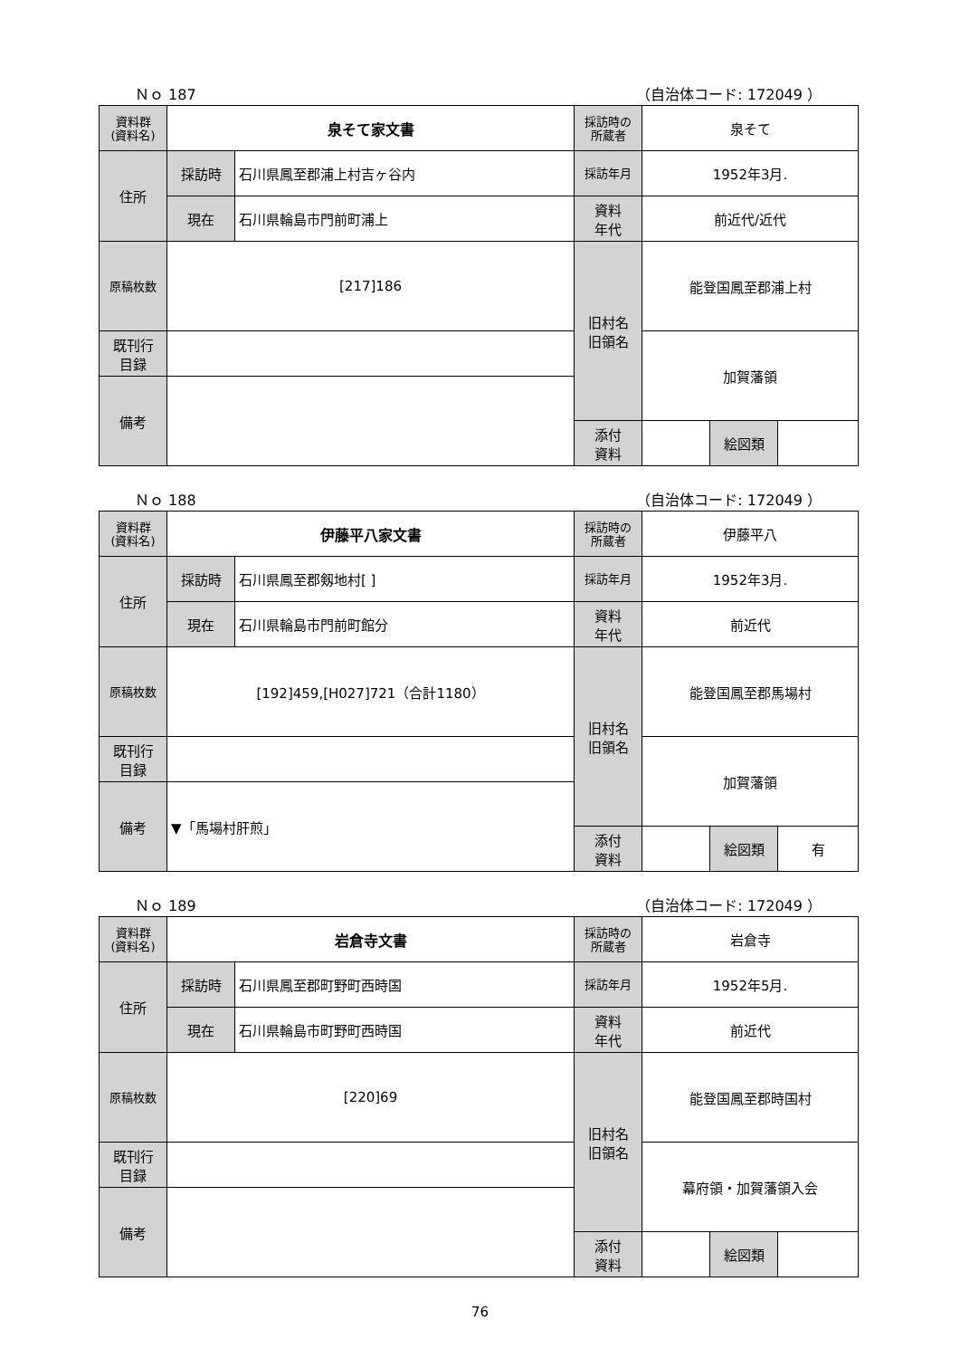Ｎｏ 187 （自治体コード: 172049 ）
| 資料群 (資料名) | 泉そて家文書 | | 採訪時の 所蔵者 | 泉そて | | |
| 住所 | 採訪時 | 石川県鳳至郡浦上村吉ヶ谷内 | 採訪年月 | 1952年3月. | | |
| | 現在 | 石川県輪島市門前町浦上 | 資料 年代 | 前近代/近代 | | |
| 原稿枚数 | [217]186 | | 旧村名 旧領名 | 能登国鳳至郡浦上村 | | |
| 既刊行 目録 | | | | 加賀藩領 | | |
| 備考 | | | | | | |
| | | | 添付 資料 | | 絵図類 | |
Ｎｏ 188 （自治体コード: 172049 ）
| 資料群 (資料名) | 伊藤平八家文書 | | 採訪時の 所蔵者 | 伊藤平八 | | |
| 住所 | 採訪時 | 石川県鳳至郡剱地村[ ] | 採訪年月 | 1952年3月. | | |
| | 現在 | 石川県輪島市門前町館分 | 資料 年代 | 前近代 | | |
| 原稿枚数 | [192]459,[H027]721（合計1180） | | 旧村名 旧領名 | 能登国鳳至郡馬場村 | | |
| 既刊行 目録 | | | | 加賀藩領 | | |
| 備考 | ▼「馬場村肝煎」 | | | | | |
| | | | 添付 資料 | | 絵図類 | 有 |
Ｎｏ 189 （自治体コード: 172049 ）
| 資料群 (資料名) | 岩倉寺文書 | | 採訪時の 所蔵者 | 岩倉寺 | | |
| 住所 | 採訪時 | 石川県鳳至郡町野町西時国 | 採訪年月 | 1952年5月. | | |
| | 現在 | 石川県輪島市町野町西時国 | 資料 年代 | 前近代 | | |
| 原稿枚数 | [220]69 | | 旧村名 旧領名 | 能登国鳳至郡時国村 | | |
| 既刊行 目録 | | | | 幕府領・加賀藩領入会 | | |
| 備考 | | | | | | |
| | | | 添付 資料 | | 絵図類 | |
76